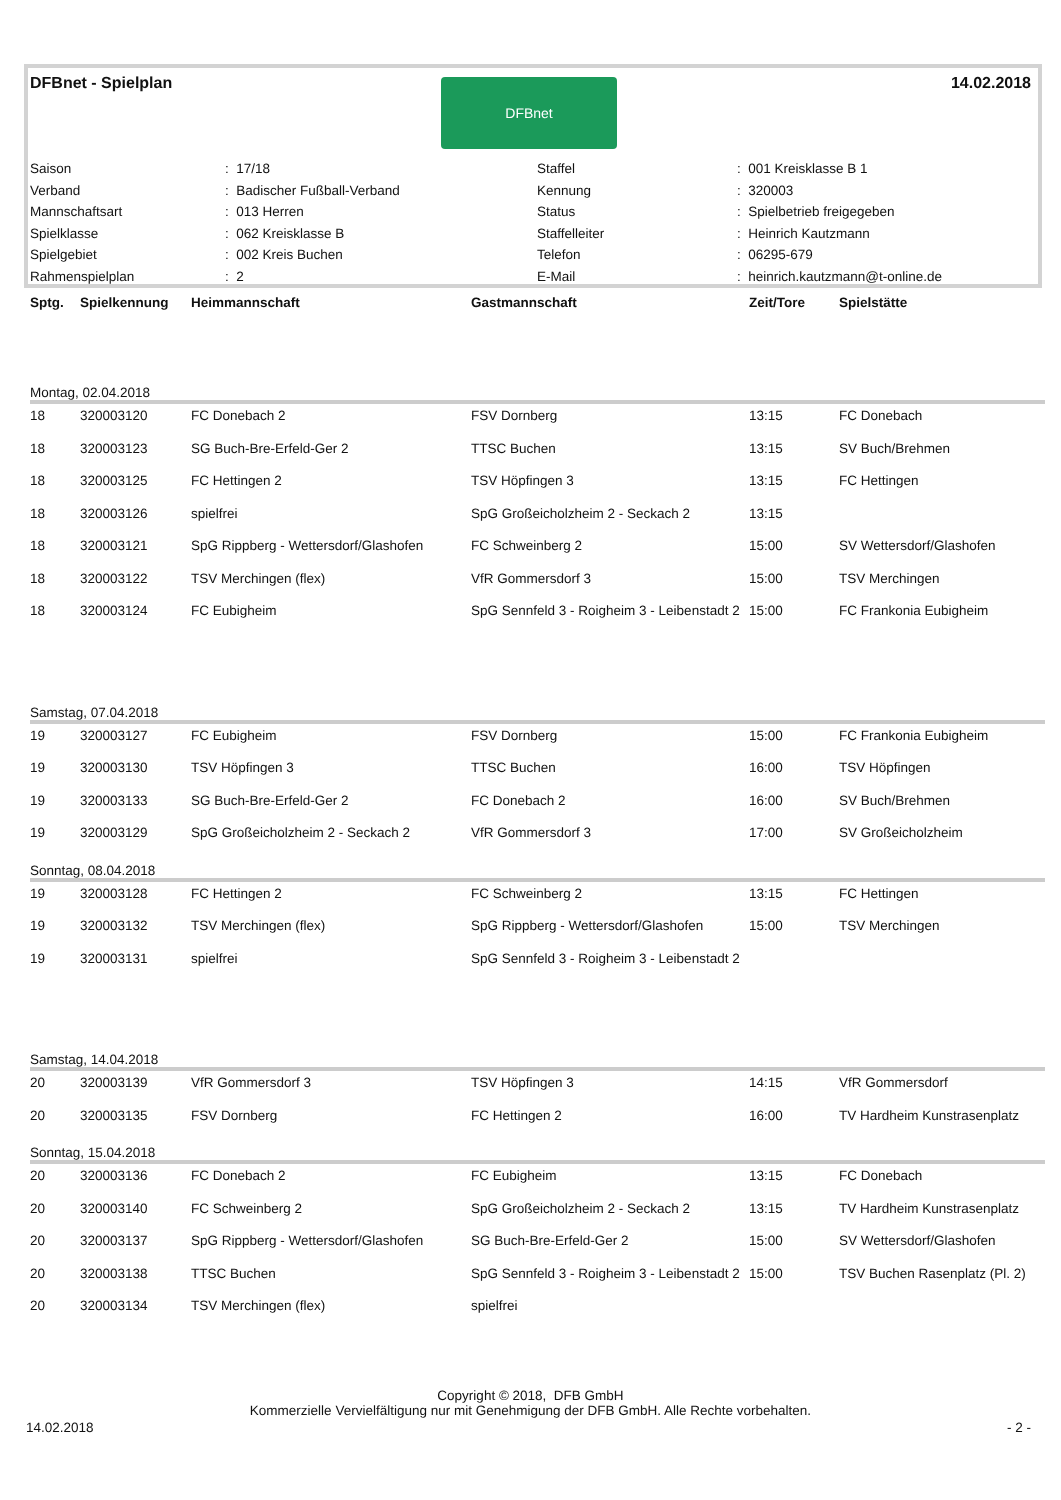DFBnet - Spielplan 14.02.2018 DFBnet
| Saison | : 17/18 | Staffel | : 001 Kreisklasse B 1 |
| Verband | : Badischer Fußball-Verband | Kennung | : 320003 |
| Mannschaftsart | : 013 Herren | Status | : Spielbetrieb freigegeben |
| Spielklasse | : 062 Kreisklasse B | Staffelleiter | : Heinrich Kautzmann |
| Spielgebiet | : 002 Kreis Buchen | Telefon | : 06295-679 |
| Rahmenspielplan | : 2 | E-Mail | : heinrich.kautzmann@t-online.de |
| Sptg. | Spielkennung | Heimmannschaft | Gastmannschaft | Zeit/Tore | Spielstätte |
| --- | --- | --- | --- | --- | --- |
| Montag, 02.04.2018 | | | | | |
| 18 | 320003120 | FC Donebach 2 | FSV Dornberg | 13:15 | FC Donebach |
| 18 | 320003123 | SG Buch-Bre-Erfeld-Ger 2 | TTSC Buchen | 13:15 | SV Buch/Brehmen |
| 18 | 320003125 | FC Hettingen 2 | TSV Höpfingen 3 | 13:15 | FC Hettingen |
| 18 | 320003126 | spielfrei | SpG Großeicholzheim 2 - Seckach 2 | 13:15 | |
| 18 | 320003121 | SpG Rippberg - Wettersdorf/Glashofen | FC Schweinberg 2 | 15:00 | SV Wettersdorf/Glashofen |
| 18 | 320003122 | TSV Merchingen (flex) | VfR Gommersdorf 3 | 15:00 | TSV Merchingen |
| 18 | 320003124 | FC Eubigheim | SpG Sennfeld 3 - Roigheim 3 - Leibenstadt 2 | 15:00 | FC Frankonia Eubigheim |
| Samstag, 07.04.2018 | | | | | |
| 19 | 320003127 | FC Eubigheim | FSV Dornberg | 15:00 | FC Frankonia Eubigheim |
| 19 | 320003130 | TSV Höpfingen 3 | TTSC Buchen | 16:00 | TSV Höpfingen |
| 19 | 320003133 | SG Buch-Bre-Erfeld-Ger 2 | FC Donebach 2 | 16:00 | SV Buch/Brehmen |
| 19 | 320003129 | SpG Großeicholzheim 2 - Seckach 2 | VfR Gommersdorf 3 | 17:00 | SV Großeicholzheim |
| Sonntag, 08.04.2018 | | | | | |
| 19 | 320003128 | FC Hettingen 2 | FC Schweinberg 2 | 13:15 | FC Hettingen |
| 19 | 320003132 | TSV Merchingen (flex) | SpG Rippberg - Wettersdorf/Glashofen | 15:00 | TSV Merchingen |
| 19 | 320003131 | spielfrei | SpG Sennfeld 3 - Roigheim 3 - Leibenstadt 2 | | |
| Samstag, 14.04.2018 | | | | | |
| 20 | 320003139 | VfR Gommersdorf 3 | TSV Höpfingen 3 | 14:15 | VfR Gommersdorf |
| 20 | 320003135 | FSV Dornberg | FC Hettingen 2 | 16:00 | TV Hardheim Kunstrasenplatz |
| Sonntag, 15.04.2018 | | | | | |
| 20 | 320003136 | FC Donebach 2 | FC Eubigheim | 13:15 | FC Donebach |
| 20 | 320003140 | FC Schweinberg 2 | SpG Großeicholzheim 2 - Seckach 2 | 13:15 | TV Hardheim Kunstrasenplatz |
| 20 | 320003137 | SpG Rippberg - Wettersdorf/Glashofen | SG Buch-Bre-Erfeld-Ger 2 | 15:00 | SV Wettersdorf/Glashofen |
| 20 | 320003138 | TTSC Buchen | SpG Sennfeld 3 - Roigheim 3 - Leibenstadt 2 | 15:00 | TSV Buchen Rasenplatz (Pl. 2) |
| 20 | 320003134 | TSV Merchingen (flex) | spielfrei | | |
Copyright © 2018, DFB GmbH
Kommerzielle Vervielfältigung nur mit Genehmigung der DFB GmbH. Alle Rechte vorbehalten.
14.02.2018 - 2 -